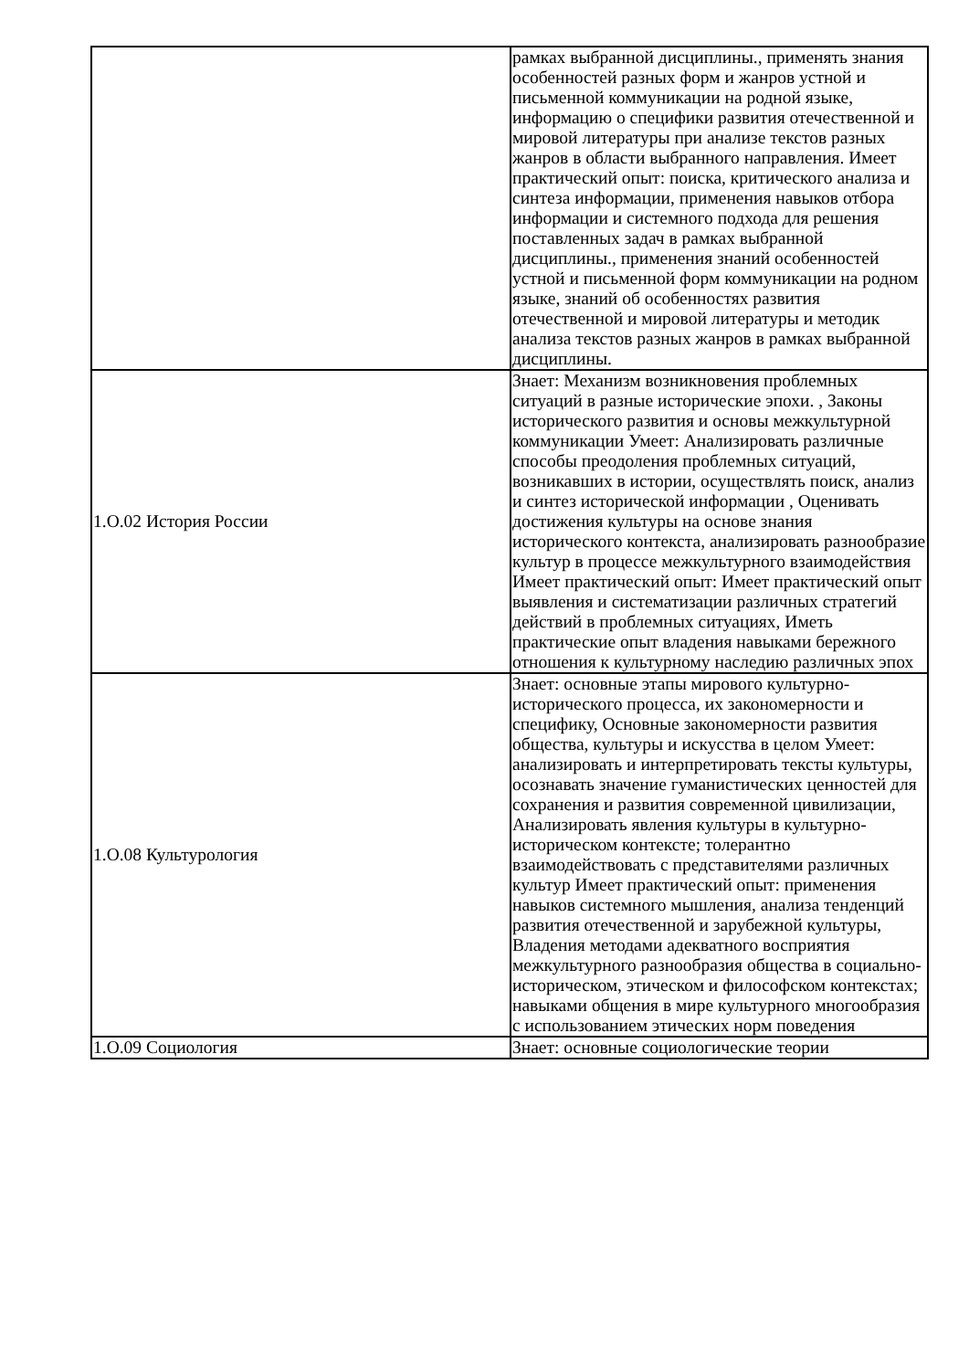| | рамках выбранной дисциплины., применять знания особенностей разных форм и жанров устной и письменной коммуникации на родной языке, информацию о специфики развития отечественной и мировой литературы при анализе текстов разных жанров в области выбранного направления. Имеет практический опыт: поиска, критического анализа и синтеза информации, применения навыков отбора информации и системного подхода для решения поставленных задач в рамках выбранной дисциплины., применения знаний особенностей устной и письменной форм коммуникации на родном языке, знаний об особенностях развития отечественной и мировой литературы и методик анализа текстов разных жанров в рамках выбранной дисциплины. |
| 1.О.02 История России | Знает: Механизм возникновения проблемных ситуаций в разные исторические эпохи. , Законы исторического развития и основы межкультурной коммуникации Умеет: Анализировать различные способы преодоления проблемных ситуаций, возникавших в истории, осуществлять поиск, анализ и синтез исторической информации , Оценивать достижения культуры на основе знания исторического контекста, анализировать разнообразие культур в процессе межкультурного взаимодействия Имеет практический опыт: Имеет практический опыт выявления и систематизации различных стратегий действий в проблемных ситуациях, Иметь практические опыт владения навыками бережного отношения к культурному наследию различных эпох |
| 1.О.08 Культурология | Знает: основные этапы мирового культурно-исторического процесса, их закономерности и специфику, Основные закономерности развития общества, культуры и искусства в целом Умеет: анализировать и интерпретировать тексты культуры, осознавать значение гуманистических ценностей для сохранения и развития современной цивилизации, Анализировать явления культуры в культурно-историческом контексте; толерантно взаимодействовать с представителями различных культур Имеет практический опыт: применения навыков системного мышления, анализа тенденций развития отечественной и зарубежной культуры, Владения методами адекватного восприятия межкультурного разнообразия общества в социально-историческом, этическом и философском контекстах; навыками общения в мире культурного многообразия с использованием этических норм поведения |
| 1.О.09 Социология | Знает: основные социологические теории |